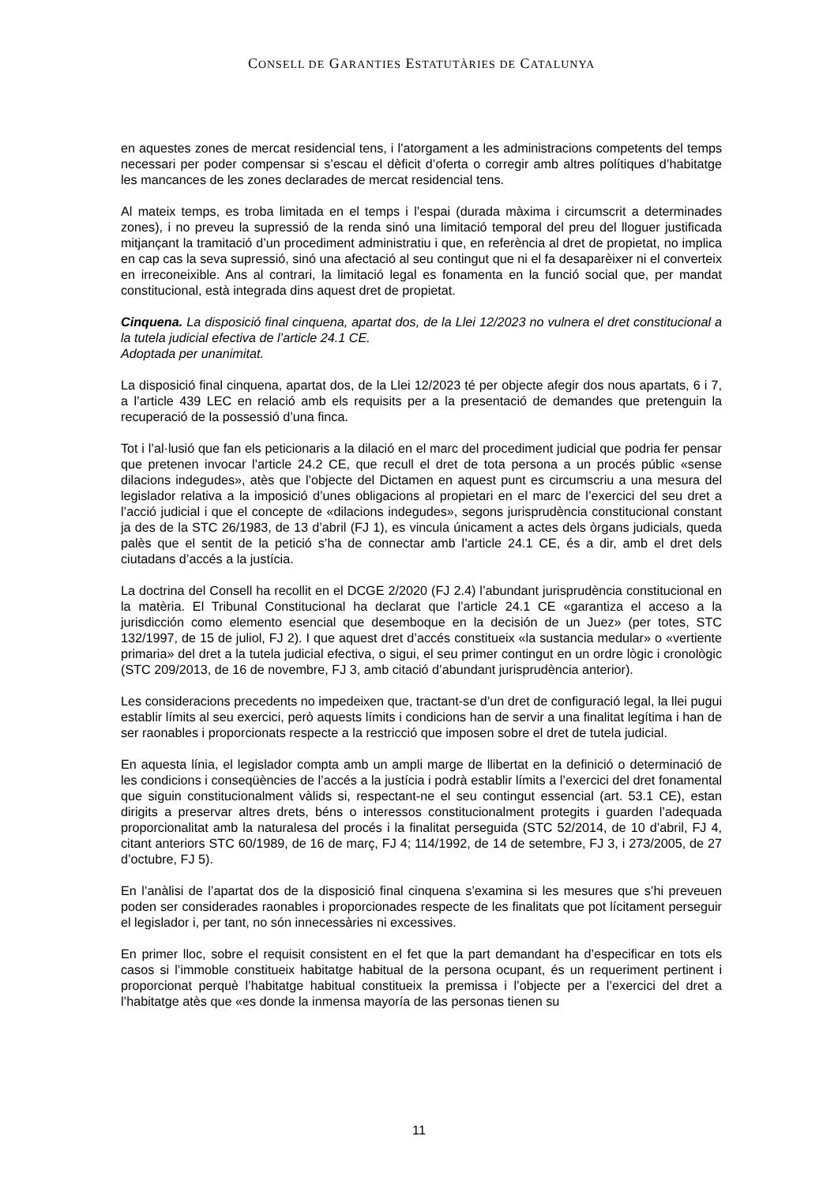CONSELL DE GARANTIES ESTATUTÀRIES DE CATALUNYA
en aquestes zones de mercat residencial tens, i l’atorgament a les administracions competents del temps necessari per poder compensar si s’escau el dèficit d’oferta o corregir amb altres polítiques d’habitatge les mancances de les zones declarades de mercat residencial tens.
Al mateix temps, es troba limitada en el temps i l’espai (durada màxima i circumscrit a determinades zones), i no preveu la supressió de la renda sinó una limitació temporal del preu del lloguer justificada mitjançant la tramitació d’un procediment administratiu i que, en referència al dret de propietat, no implica en cap cas la seva supressió, sinó una afectació al seu contingut que ni el fa desaparèixer ni el converteix en irreconeixible. Ans al contrari, la limitació legal es fonamenta en la funció social que, per mandat constitucional, està integrada dins aquest dret de propietat.
Cinquena. La disposició final cinquena, apartat dos, de la Llei 12/2023 no vulnera el dret constitucional a la tutela judicial efectiva de l’article 24.1 CE.
Adoptada per unanimitat.
La disposició final cinquena, apartat dos, de la Llei 12/2023 té per objecte afegir dos nous apartats, 6 i 7, a l’article 439 LEC en relació amb els requisits per a la presentació de demandes que pretenguin la recuperació de la possessió d’una finca.
Tot i l’al·lusió que fan els peticionaris a la dilació en el marc del procediment judicial que podria fer pensar que pretenen invocar l’article 24.2 CE, que recull el dret de tota persona a un procés públic «sense dilacions indegudes», atès que l’objecte del Dictamen en aquest punt es circumscriu a una mesura del legislador relativa a la imposició d’unes obligacions al propietari en el marc de l’exercici del seu dret a l’acció judicial i que el concepte de «dilacions indegudes», segons jurisprudència constitucional constant ja des de la STC 26/1983, de 13 d’abril (FJ 1), es vincula únicament a actes dels òrgans judicials, queda palès que el sentit de la petició s’ha de connectar amb l’article 24.1 CE, és a dir, amb el dret dels ciutadans d’accés a la justícia.
La doctrina del Consell ha recollit en el DCGE 2/2020 (FJ 2.4) l’abundant jurisprudència constitucional en la matèria. El Tribunal Constitucional ha declarat que l’article 24.1 CE «garantiza el acceso a la jurisdicción como elemento esencial que desemboque en la decisión de un Juez» (per totes, STC 132/1997, de 15 de juliol, FJ 2). I que aquest dret d’accés constitueix «la sustancia medular» o «vertiente primaria» del dret a la tutela judicial efectiva, o sigui, el seu primer contingut en un ordre lògic i cronològic (STC 209/2013, de 16 de novembre, FJ 3, amb citació d’abundant jurisprudència anterior).
Les consideracions precedents no impedeixen que, tractant-se d’un dret de configuració legal, la llei pugui establir límits al seu exercici, però aquests límits i condicions han de servir a una finalitat legítima i han de ser raonables i proporcionats respecte a la restricció que imposen sobre el dret de tutela judicial.
En aquesta línia, el legislador compta amb un ampli marge de llibertat en la definició o determinació de les condicions i conseqüències de l’accés a la justícia i podrà establir límits a l’exercici del dret fonamental que siguin constitucionalment vàlids si, respectant-ne el seu contingut essencial (art. 53.1 CE), estan dirigits a preservar altres drets, béns o interessos constitucionalment protegits i guarden l’adequada proporcionalitat amb la naturalesa del procés i la finalitat perseguida (STC 52/2014, de 10 d’abril, FJ 4, citant anteriors STC 60/1989, de 16 de març, FJ 4; 114/1992, de 14 de setembre, FJ 3, i 273/2005, de 27 d’octubre, FJ 5).
En l’anàlisi de l’apartat dos de la disposició final cinquena s’examina si les mesures que s’hi preveuen poden ser considerades raonables i proporcionades respecte de les finalitats que pot lícitament perseguir el legislador i, per tant, no són innecessàries ni excessives.
En primer lloc, sobre el requisit consistent en el fet que la part demandant ha d’especificar en tots els casos si l’immoble constitueix habitatge habitual de la persona ocupant, és un requeriment pertinent i proporcionat perquè l’habitatge habitual constitueix la premissa i l’objecte per a l’exercici del dret a l’habitatge atès que «es donde la inmensa mayoría de las personas tienen su
11